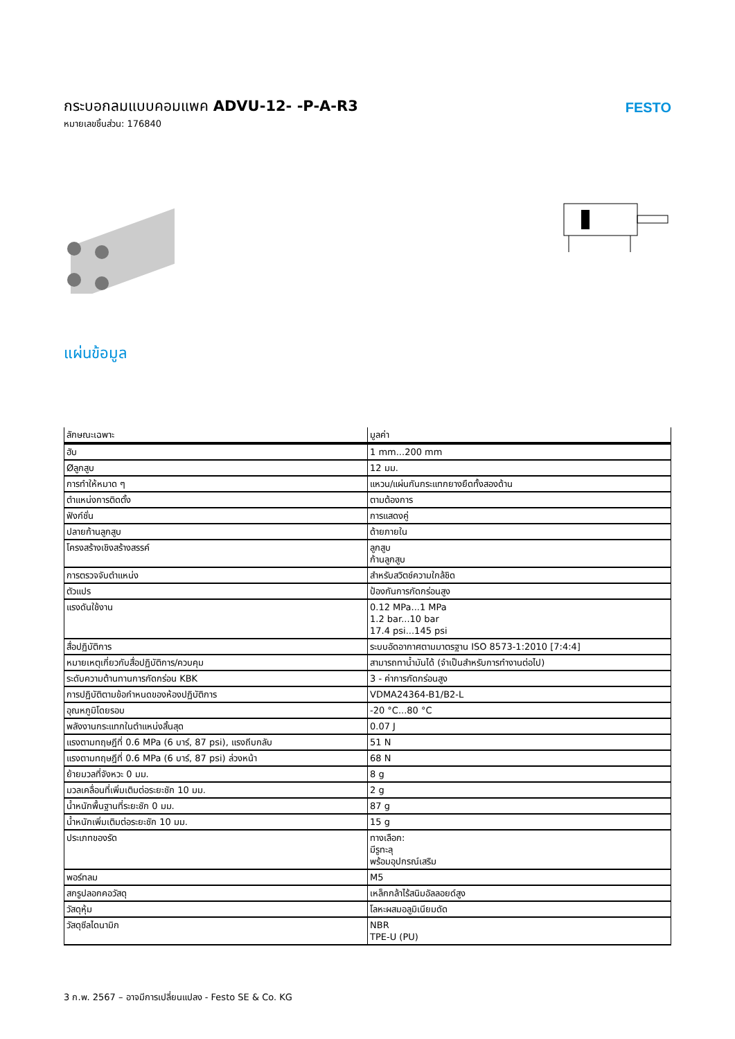กระบอกลมแบบคอมแพค ADVU-12- -P-A-R3
หมายเลขชิ้นส่วน: 176840
FESTO
แผ่นข้อมูล
| ลักษณะเฉพาะ | มูลค่า |
| --- | --- |
| ฮับ | 1 mm...200 mm |
| Øลูกสูบ | 12 มม. |
| การทำให้หมาด ๆ | แหวน/แผ่นกันกระแทกยางยืดทั้งสองด้าน |
| ตำแหน่งการติดตั้ง | ตามต้องการ |
| ฟังก์ชั่น | การแสดงคู่ |
| ปลายก้านลูกสูบ | ด้ายภายใน |
| โครงสร้างเชิงสร้างสรรค์ | ลูกสูบ ก้านลูกสูบ |
| การตรวจจับตำแหน่ง | สำหรับสวิตช์ความใกล้ชิด |
| ตัวแปร | ป้องกันการกัดกร่อนสูง |
| แรงดันใช้งาน | 0.12 MPa...1 MPa 1.2 bar...10 bar 17.4 psi...145 psi |
| สื่อปฏิบัติการ | ระบบอัดอากาศตามมาตรฐาน ISO 8573-1:2010 [7:4:4] |
| หมายเหตุเกี่ยวกับสื่อปฏิบัติการ/ควบคุม | สามารถทาน้ำมันได้ (จำเป็นสำหรับการทำงานต่อไป) |
| ระดับความต้านทานการกัดกร่อน KBK | 3 - ค่าการกัดกร่อนสูง |
| การปฏิบัติตามข้อกำหนดของห้องปฏิบัติการ | VDMA24364-B1/B2-L |
| อุณหภูมิโดยรอบ | -20 °C...80 °C |
| พลังงานกระแทกในตำแหน่งสิ้นสุด | 0.07 J |
| แรงตามทฤษฎีที่ 0.6 MPa (6 บาร์, 87 psi), แรงถีบกลับ | 51 N |
| แรงตามทฤษฎีที่ 0.6 MPa (6 บาร์, 87 psi) ล่วงหน้า | 68 N |
| ย้ายมวลที่จังหวะ 0 มม. | 8 g |
| มวลเคลื่อนที่เพิ่มเติมต่อระยะชัก 10 มม. | 2 g |
| น้ำหนักพื้นฐานที่ระยะชัก 0 มม. | 87 g |
| น้ำหนักเพิ่มเติมต่อระยะชัก 10 มม. | 15 g |
| ประเภทของรัด | ทางเลือก: มีรูทะลุ พร้อมอุปกรณ์เสริม |
| พอร์ทลม | M5 |
| สกรูปลอกคอวัสดุ | เหล็กกล้าไร้สนิมอัลลอยด์สูง |
| วัสดุหุ้ม | โลหะผสมอลูมิเนียมดัด |
| วัสดุซีลไดนามิก | NBR TPE-U (PU) |
3 ก.พ. 2567 – อาจมีการเปลี่ยนแปลง - Festo SE & Co. KG